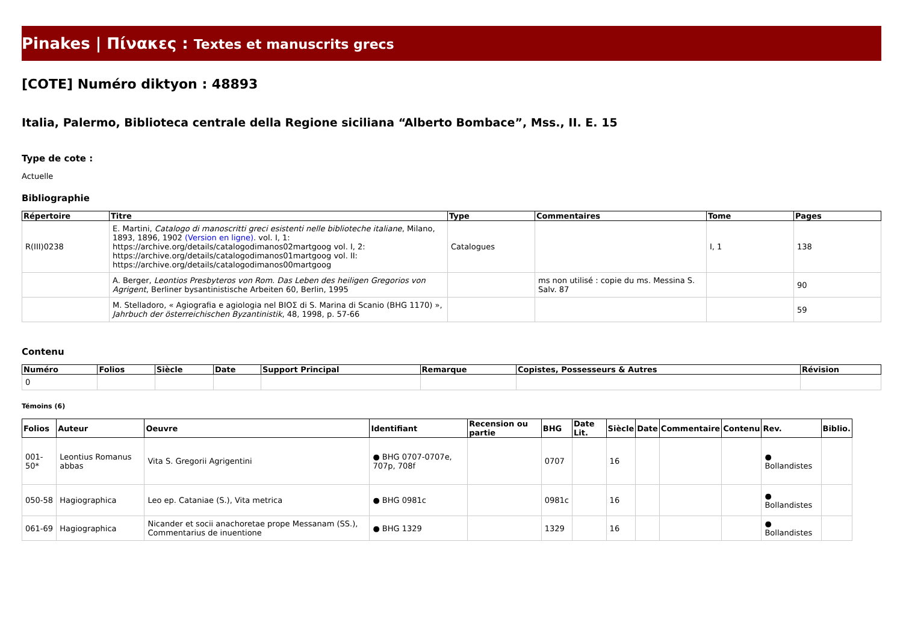Pinakes | Πίνακες : Textes et manuscrits grecs
[COTE] Numéro diktyon : 48893
Italia, Palermo, Biblioteca centrale della Regione siciliana “Alberto Bombace”, Mss., II. E. 15
Type de cote :
Actuelle
Bibliographie
| Répertoire | Titre | Type | Commentaires | Tome | Pages |
| --- | --- | --- | --- | --- | --- |
| R(III)0238 | E. Martini, Catalogo di manoscritti greci esistenti nelle biblioteche italiane , Milano, 1893, 1896, 1902 (Version en ligne) . vol. I, 1: https://archive.org/details/catalogodimanos02martgoog vol. I, 2: https://archive.org/details/catalogodimanos01martgoog vol. II: https://archive.org/details/catalogodimanos00martgoog | Catalogues | | I, 1 | 138 |
| | A. Berger, Leontios Presbyteros von Rom. Das Leben des heiligen Gregorios von Agrigent , Berliner bysantinistische Arbeiten 60, Berlin, 1995 | | ms non utilisé : copie du ms. Messina S. Salv. 87 | | 90 |
| | M. Stelladoro, « Agiografia e agiologia nel ΒΙΟΣ di S. Marina di Scanio (BHG 1170) », Jahrbuch der österreichischen Byzantinistik , 48, 1998, p. 57-66 | | | | 59 |
Contenu
| Numéro | Folios | Siècle | Date | Support Principal | Remarque | Copistes, Possesseurs & Autres | Révision |
| --- | --- | --- | --- | --- | --- | --- | --- |
| 0 | | | | | | | |
Témoins (6)
| Folios | Auteur | Oeuvre | Identifiant | Recension ou partie | BHG | Date Lit. | Siècle | Date | Commentaire | Contenu | Rev. | Biblio. |
| --- | --- | --- | --- | --- | --- | --- | --- | --- | --- | --- | --- | --- |
| 001-50* | Leontius Romanus abbas | Vita S. Gregorii Agrigentini | ● BHG 0707-0707e, 707p, 708f | | 0707 | | 16 | | | | ● Bollandistes | |
| 050-58 | Hagiographica | Leo ep. Cataniae (S.), Vita metrica | ● BHG 0981c | | 0981c | | 16 | | | | ● Bollandistes | |
| 061-69 | Hagiographica | Nicander et socii anachoretae prope Messanam (SS.), Commentarius de inuentione | ● BHG 1329 | | 1329 | | 16 | | | | ● Bollandistes | |